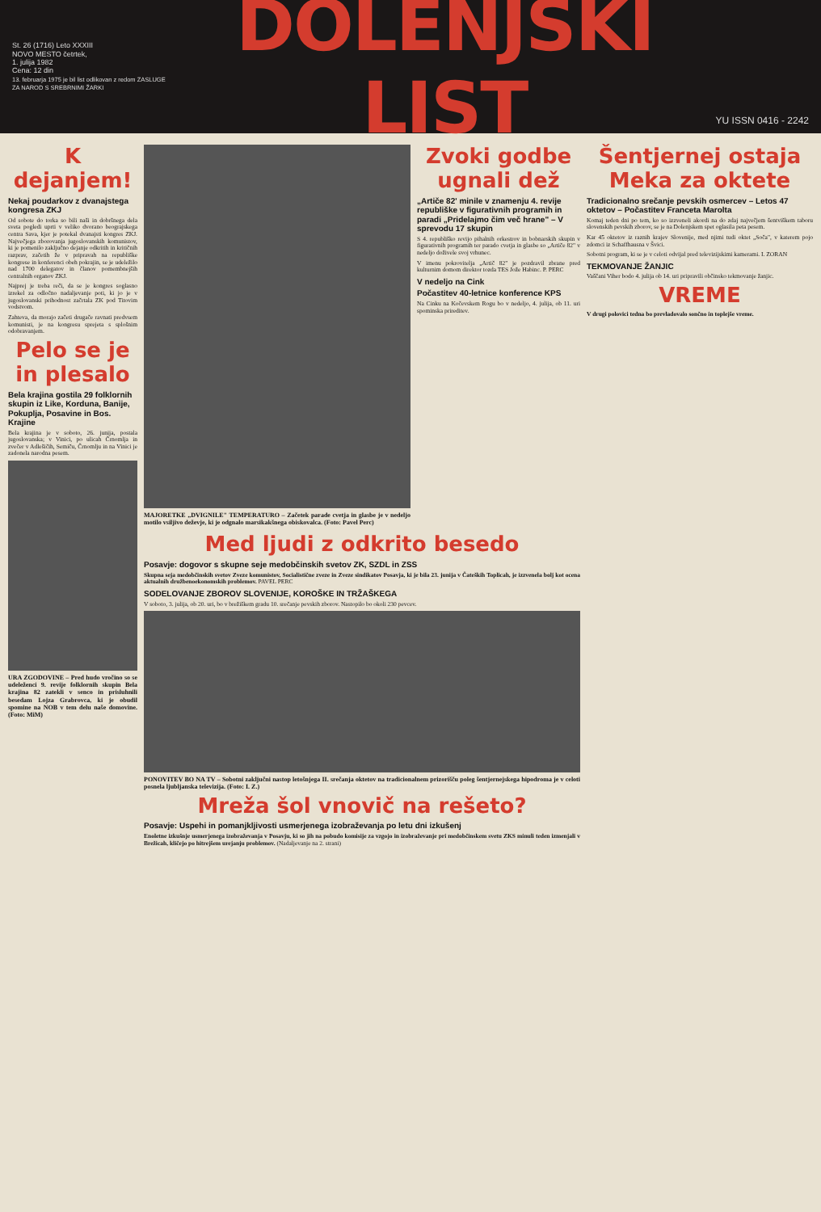St. 26 (1716) Leto XXXIII
NOVO MESTO četrtek,
1. julija 1982
Cena: 12 din
13. februarja 1975 je bil list odlikovan z redom ZASLUGE ZA NAROD S SREBRNIMI ŽARKI
DOLENJSKI LIST
YU ISSN 0416 - 2242
K dejanjem!
Nekaj poudarkov z dvanajstega kongresa ZKJ
Od sobote do torka so bili naši in dobršnega dela sveta pogledi uprti v veliko dvorano beograjskega centra Sava, kjer je potekal dvanajsti kongres ZKJ. Največjega zborovanja jugoslovanskih komunistov, ki je pomenilo zaključno dejanje odkritih in kritičnih razprav, začetih že v pripravah na republiške kongrese in konferenci obeh pokrajin, se je udeležilo nad 1700 delegatov in članov pomembnejših centralnih organov ZKJ.
Najprej je treba reči, da se je kongres soglasno izrekel za odločno nadaljevanje poti, ki jo je v jugoslovanski prihodnost začrtala ZK pod Titovim vodstvom.
Zahteva, da morajo začeti drugače ravnati predvsem komunisti, je na kongresu sprejeta s splošnim odobravanjem.
Pelo se je in plesalo
Bela krajina gostila 29 folklornih skupin iz Like, Korduna, Banije, Pokuplja, Posavine in Bos. Krajine
Bela krajina je v soboto, 26. junija, postala jugoslovanska; v Vinici, po ulicah Črnomlja in zvečer v Adlešičih, Semiču, Črnomlju in na Vinici je zadonela narodna pesem.
URA ZGODOVINE – Pred hudo vročino so se udeleženci 9. revije folklornih skupin Bela krajina 82 zatekli v senco in prisluhnili besedam Lojza Grabrovca, ki je obudil spomine na NOB v tem delu naše domovine. (Foto: MiM)
MAJORETKE „DVIGNILE" TEMPERATURO – Začetek parade cvetja in glasbe je v nedeljo motilo vsiljivo deževje, ki je odgnalo marsikakšnega obiskovalca. (Foto: Pavel Perc)
Zvoki godbe ugnali dež
„Artiče 82' minile v znamenju 4. revije republiške v figurativnih programih in paradi „Pridelajmo čim več hrane" – V sprevodu 17 skupin
S 4. republiško revijo pihalnih orkestrov in bobnarskih skupin v figurativnih programih ter parado cvetja in glasbe so „Artiče 82" v nedeljo doživele svoj vrhunec.
V imenu pokrovitelja „Artič 82" je pozdravil zbrane pred kulturnim domom direktor tozda TES Jože Habinc. P. PERC
V nedeljo na Cink
Počastitev 40-letnice konference KPS
Na Cinku na Kočevskem Rogu bo v nedeljo, 4. julija, ob 11. uri spominska prireditev.
Med ljudi z odkrito besedo
Posavje: dogovor s skupne seje medobčinskih svetov ZK, SZDL in ZSS
Skupna seja medobčinskih svetov Zveze komunistov, Socialistične zveze in Zveze sindikatov Posavja, ki je bila 23. junija v Čateških Toplicah, je izzvenela bolj kot ocena aktualnih družbenoekonomskih problemov. PAVEL PERC
SODELOVANJE ZBOROV SLOVENIJE, KOROŠKE IN TRŽAŠKEGA
V soboto, 3. julija, ob 20. uri, bo v brežiškem gradu 10. srečanje pevskih zborov. Nastopilo bo okoli 230 pevcev.
PONOVITEV BO NA TV – Sobotni zaključni nastop letošnjega II. srečanja oktetov na tradicionalnem prizorišču poleg šentjernejskega hipodroma je v celoti posnela ljubljanska televizija. (Foto: I. Z.)
Mreža šol vnovič na rešeto?
Posavje: Uspehi in pomanjkljivosti usmerjenega izobraževanja po letu dni izkušenj
Enoletne izkušnje usmerjenega izobraževanja v Posavju, ki so jih na pobudo komisije za vzgojo in izobraževanje pri medobčinskem svetu ZKS minuli teden izmenjali v Brežicah, kličejo po hitrejšem urejanju problemov. (Nadaljevanje na 2. strani)
Šentjernej ostaja Meka za oktete
Tradicionalno srečanje pevskih osmercev – Letos 47 oktetov – Počastitev Franceta Marolta
Komaj teden dni po tem, ko so izzveneli akordi na do zdaj največjem šentviškem taboru slovenskih pevskih zborov, se je na Dolenjskem spet oglasila peta pesem.
Kar 45 oktetov iz raznih krajev Slovenije, med njimi tudi oktet „Soča", v katerem pojo zdomci iz Schaffhausna v Švici.
Sobotni program, ki se je v celoti odvijal pred televizijskimi kamerami. I. ZORAN
TEKMOVANJE ŽANJIC
Vaščani Viher bodo 4. julija ob 14. uri pripravili občinsko tekmovanje žanjic.
VREME
V drugi polovici tedna bo prevladovalo sončno in toplejše vreme.